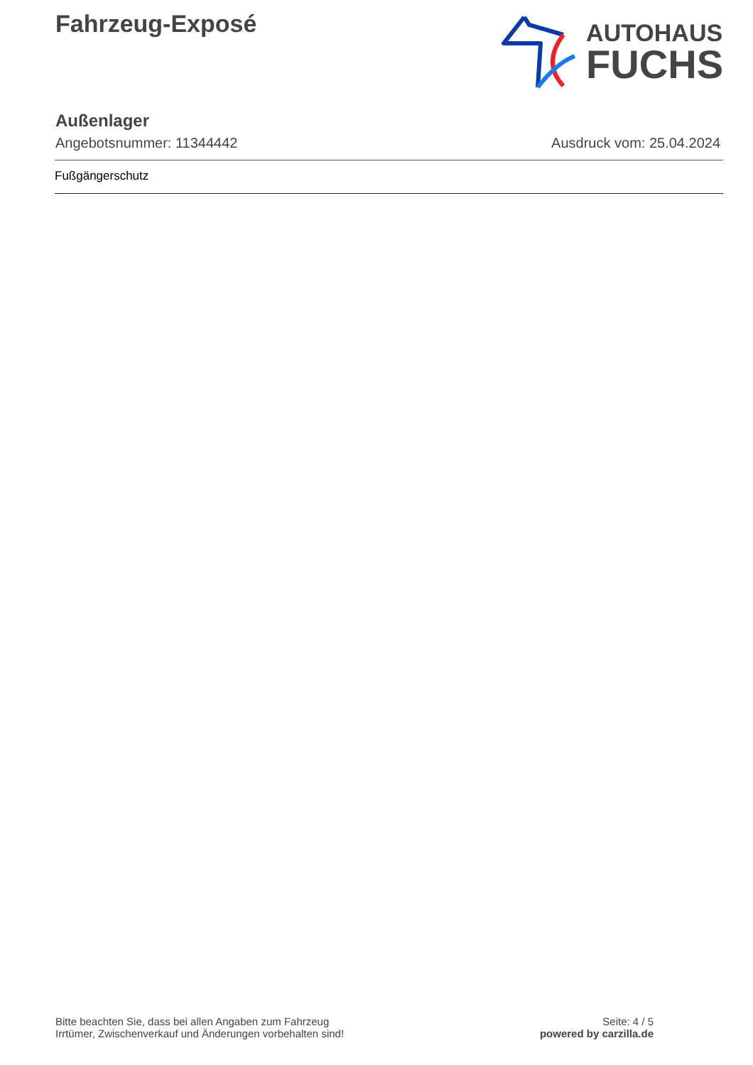Fahrzeug-Exposé
AUTOHAUS
FUCHS
Außenlager
Angebotsnummer: 11344442 Ausdruck vom: 25.04.2024
Fußgängerschutz
Bitte beachten Sie, dass bei allen Angaben zum Fahrzeug
Irrtümer, Zwischenverkauf und Änderungen vorbehalten sind!
Seite: 4 / 5
powered by carzilla.de